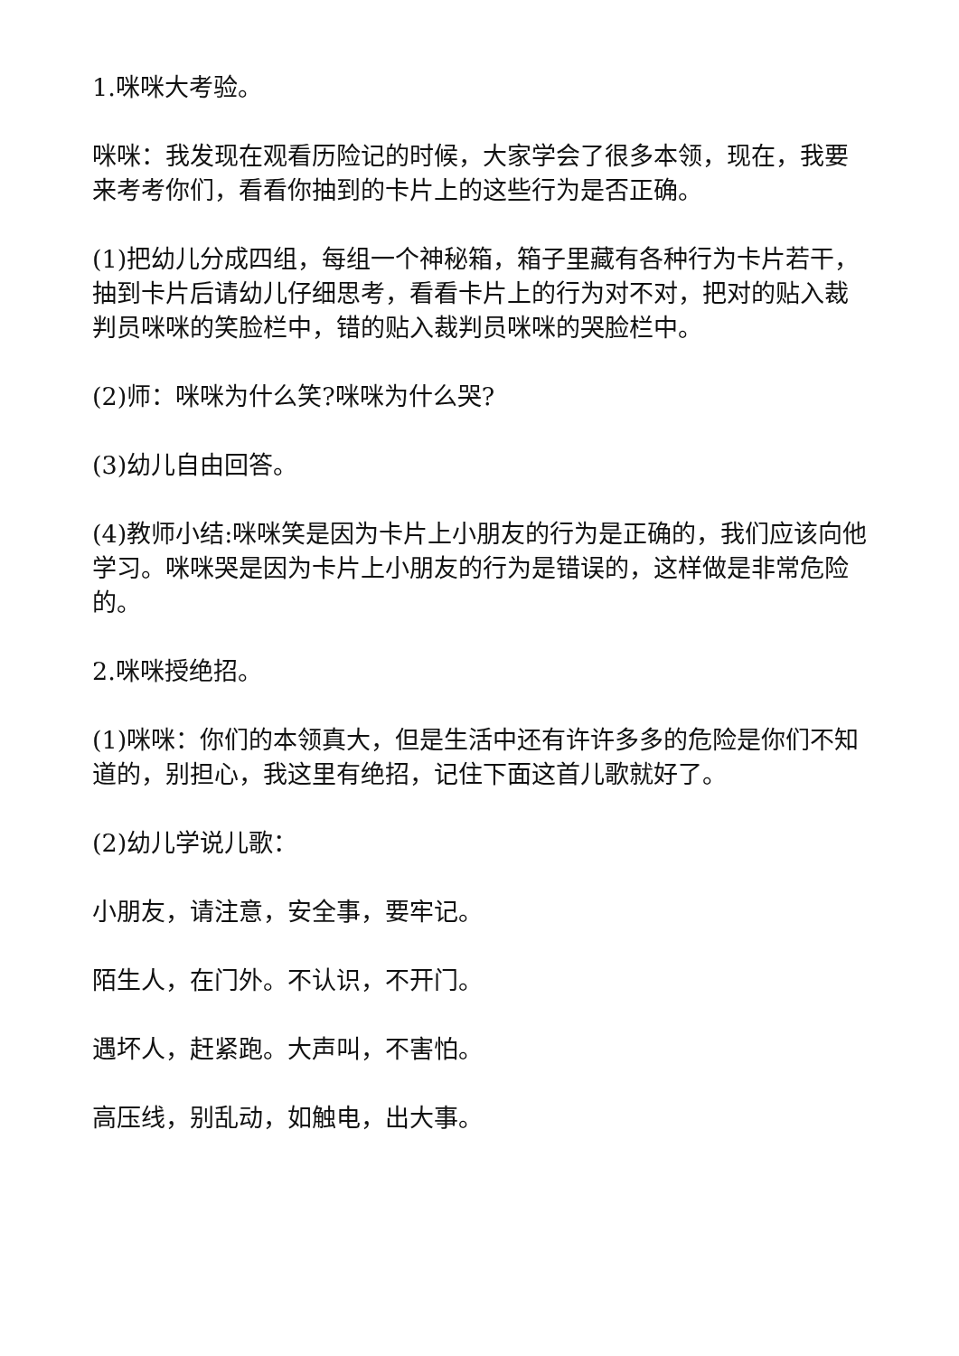1.咪咪大考验。
咪咪：我发现在观看历险记的时候，大家学会了很多本领，现在，我要来考考你们，看看你抽到的卡片上的这些行为是否正确。
(1)把幼儿分成四组，每组一个神秘箱，箱子里藏有各种行为卡片若干，抽到卡片后请幼儿仔细思考，看看卡片上的行为对不对，把对的贴入裁判员咪咪的笑脸栏中，错的贴入裁判员咪咪的哭脸栏中。
(2)师：咪咪为什么笑?咪咪为什么哭?
(3)幼儿自由回答。
(4)教师小结:咪咪笑是因为卡片上小朋友的行为是正确的，我们应该向他学习。咪咪哭是因为卡片上小朋友的行为是错误的，这样做是非常危险的。
2.咪咪授绝招。
(1)咪咪：你们的本领真大，但是生活中还有许许多多的危险是你们不知道的，别担心，我这里有绝招，记住下面这首儿歌就好了。
(2)幼儿学说儿歌：
小朋友，请注意，安全事，要牢记。
陌生人，在门外。不认识，不开门。
遇坏人，赶紧跑。大声叫，不害怕。
高压线，别乱动，如触电，出大事。